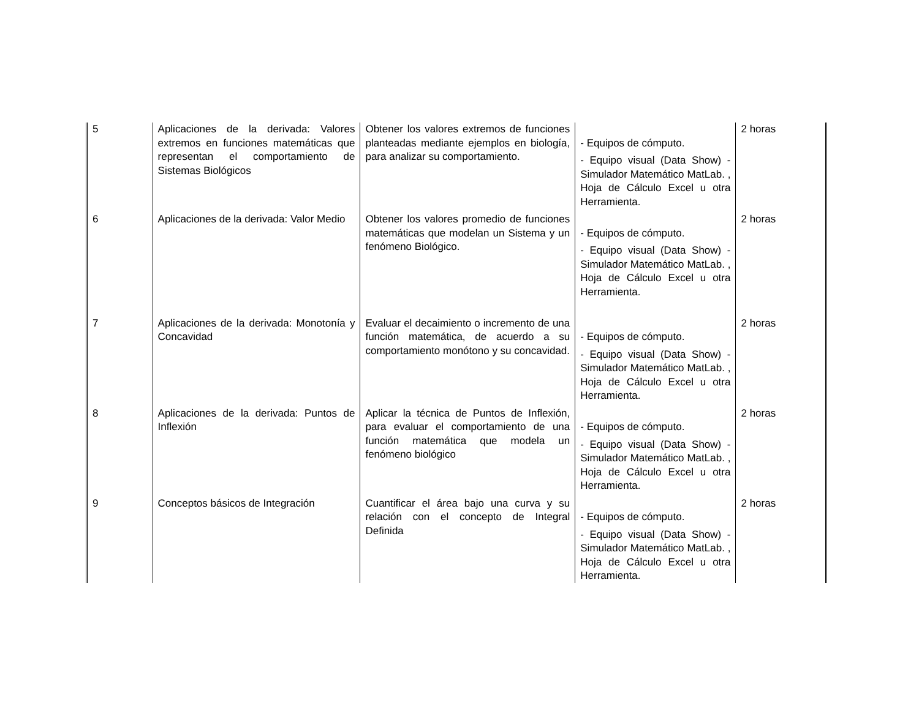| 5 | Aplicaciones de la derivada: Valores extremos en funciones matemáticas que representan el comportamiento de Sistemas Biológicos | Obtener los valores extremos de funciones planteadas mediante ejemplos en biología, para analizar su comportamiento. | - Equipos de cómputo. - Equipo visual (Data Show) - Simulador Matemático MatLab. , Hoja de Cálculo Excel u otra Herramienta. | 2 horas |
| 6 | Aplicaciones de la derivada: Valor Medio | Obtener los valores promedio de funciones matemáticas que modelan un Sistema y un fenómeno Biológico. | - Equipos de cómputo. - Equipo visual (Data Show) - Simulador Matemático MatLab. , Hoja de Cálculo Excel u otra Herramienta. | 2 horas |
| 7 | Aplicaciones de la derivada: Monotonía y Concavidad | Evaluar el decaimiento o incremento de una función matemática, de acuerdo a su comportamiento monótono y su concavidad. | - Equipos de cómputo. - Equipo visual (Data Show) - Simulador Matemático MatLab. , Hoja de Cálculo Excel u otra Herramienta. | 2 horas |
| 8 | Aplicaciones de la derivada: Puntos de Inflexión | Aplicar la técnica de Puntos de Inflexión, para evaluar el comportamiento de una función matemática que modela un fenómeno biológico | - Equipos de cómputo. - Equipo visual (Data Show) - Simulador Matemático MatLab. , Hoja de Cálculo Excel u otra Herramienta. | 2 horas |
| 9 | Conceptos básicos de Integración | Cuantificar el área bajo una curva y su relación con el concepto de Integral Definida | - Equipos de cómputo. - Equipo visual (Data Show) - Simulador Matemático MatLab. , Hoja de Cálculo Excel u otra Herramienta. | 2 horas |